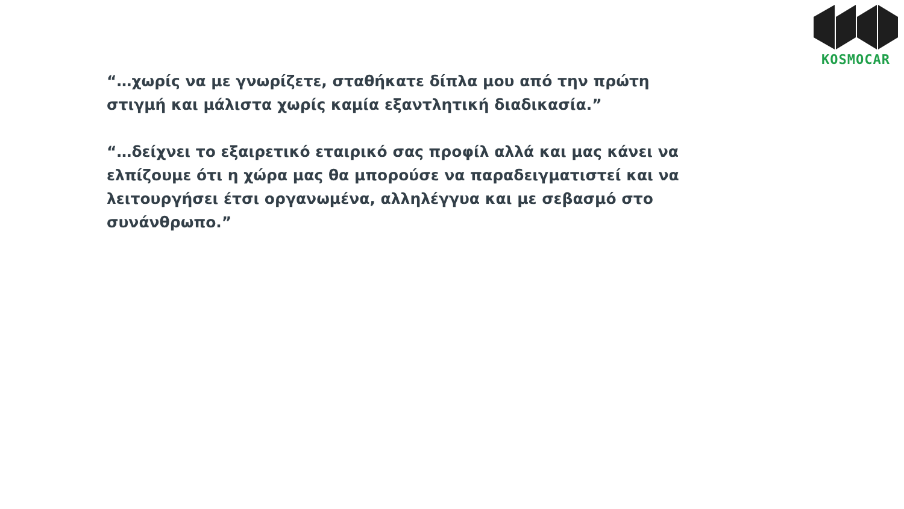KOSMOCAR
“…χωρίς να με γνωρίζετε, σταθήκατε δίπλα μου από την πρώτη στιγμή και μάλιστα χωρίς καμία εξαντλητική διαδικασία.”
“…δείχνει το εξαιρετικό εταιρικό σας προφίλ αλλά και μας κάνει να ελπίζουμε ότι η χώρα μας θα μπορούσε να παραδειγματιστεί και να λειτουργήσει έτσι οργανωμένα, αλληλέγγυα και με σεβασμό στο συνάνθρωπο.”